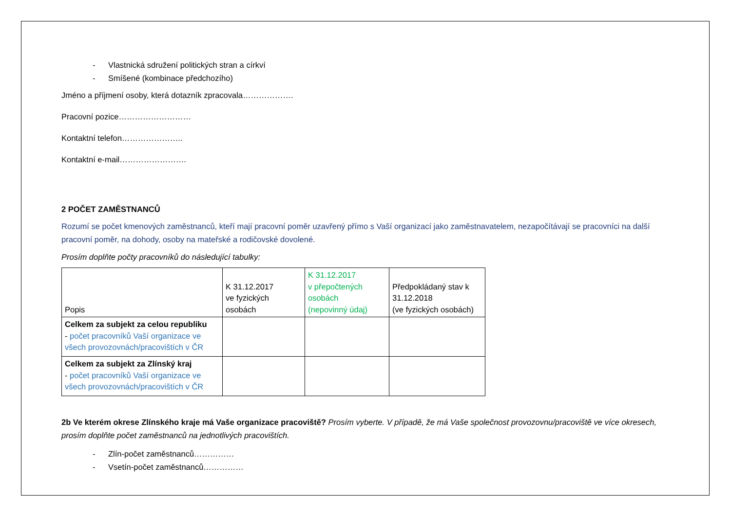- Vlastnická sdružení politických stran a církví
- Smíšené (kombinace předchozího)
Jméno a příjmení osoby, která dotazník zpracovala……………….
Pracovní pozice………………………
Kontaktní telefon…………………..
Kontaktní e-mail…………………….
2 POČET ZAMĚSTNANCŮ
Rozumí se počet kmenových zaměstnanců, kteří mají pracovní poměr uzavřený přímo s Vaší organizací jako zaměstnavatelem, nezapočítávají se pracovníci na další pracovní poměr, na dohody, osoby na mateřské a rodičovské dovolené.
Prosím doplňte počty pracovníků do následující tabulky:
| Popis | K 31.12.2017 ve fyzických osobách | K 31.12.2017 v přepočtených osobách (nepovinný údaj) | Předpokládaný stav k 31.12.2018 (ve fyzických osobách) |
| --- | --- | --- | --- |
| Celkem za subjekt za celou republiku - počet pracovníků Vaší organizace ve všech provozovnách/pracovištích v ČR | | | |
| Celkem za subjekt za Zlínský kraj - počet pracovníků Vaší organizace ve všech provozovnách/pracovištích v ČR | | | |
2b Ve kterém okrese Zlínského kraje má Vaše organizace pracoviště? Prosím vyberte. V případě, že má Vaše společnost provozovnu/pracoviště ve více okresech, prosím doplňte počet zaměstnanců na jednotlivých pracovištích.
- Zlín-počet zaměstnanců……………
- Vsetín-počet zaměstnanců……………